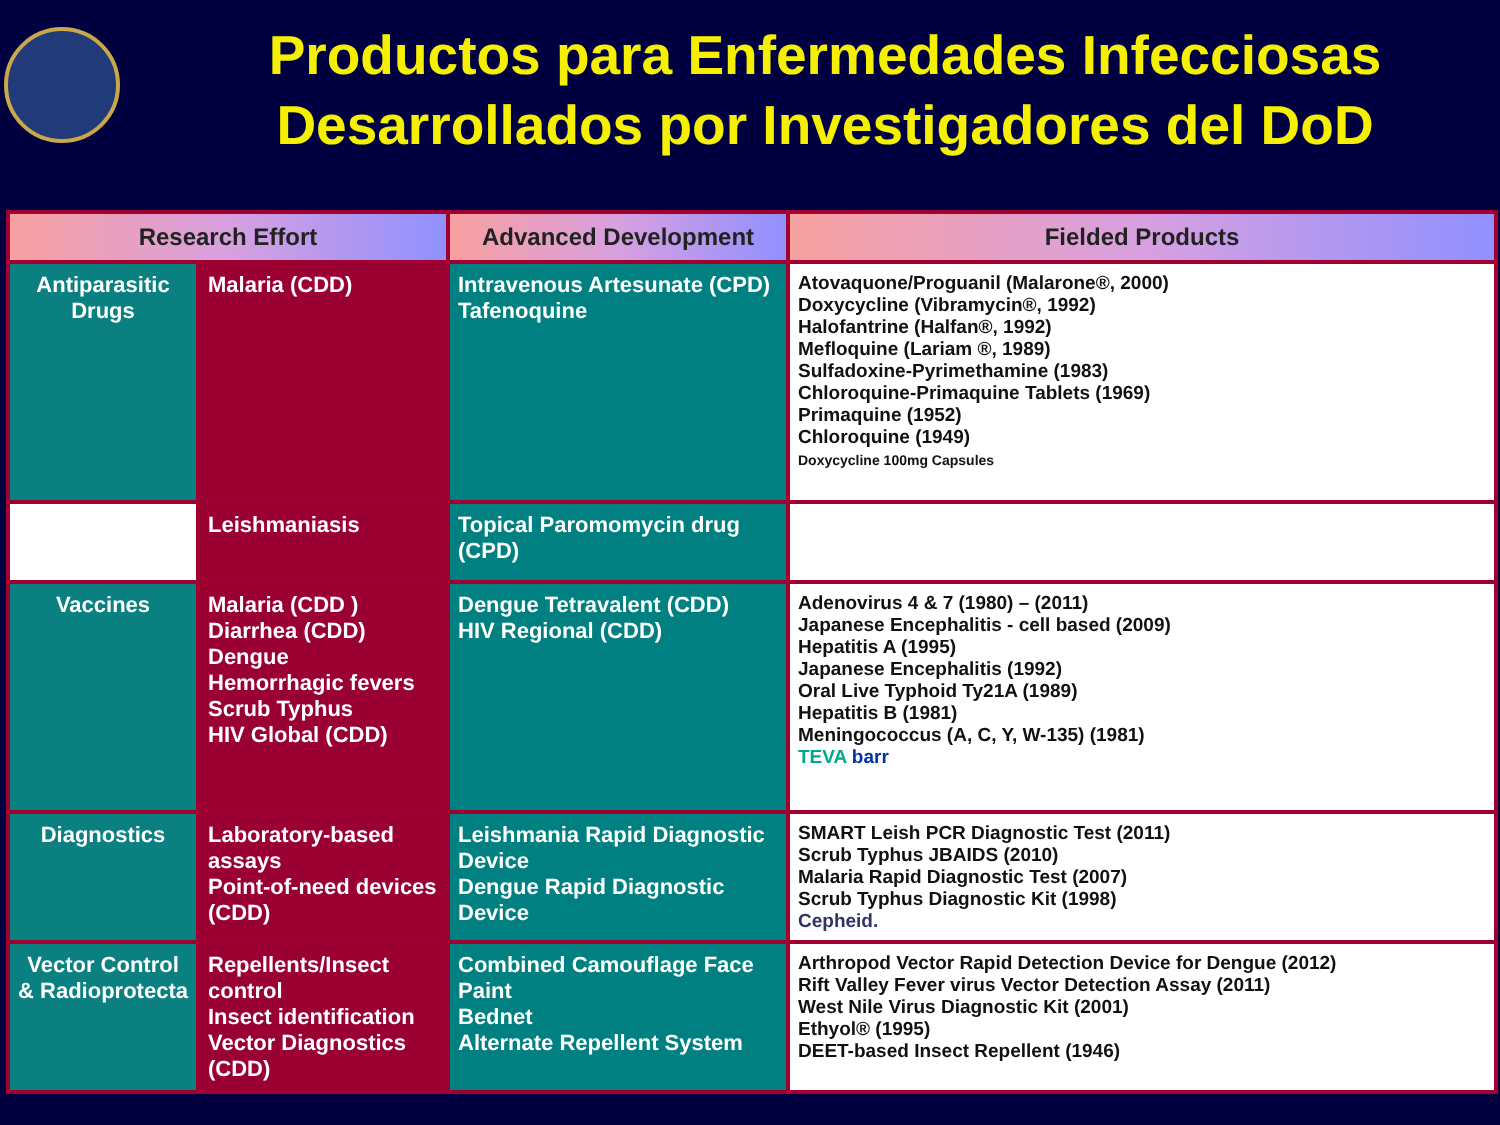Productos para Enfermedades Infecciosas
Desarrollados por Investigadores del DoD
| Research Effort | | Advanced Development | Fielded Products |
| --- | --- | --- | --- |
| Antiparasitic Drugs | Malaria (CDD) | Intravenous Artesunate (CPD) Tafenoquine | Atovaquone/Proguanil (Malarone®, 2000) Doxycycline (Vibramycin®, 1992) Halofantrine (Halfan®, 1992) Mefloquine (Lariam ®, 1989) Sulfadoxine-Pyrimethamine (1983) Chloroquine-Primaquine Tablets (1969) Primaquine (1952) Chloroquine (1949) Doxycycline 100mg Capsules |
| | Leishmaniasis | Topical Paromomycin drug (CPD) | |
| Vaccines | Malaria (CDD ) Diarrhea (CDD) Dengue Hemorrhagic fevers Scrub Typhus HIV Global (CDD) | Dengue Tetravalent (CDD) HIV Regional (CDD) | Adenovirus 4 & 7 (1980) – (2011) Japanese Encephalitis - cell based (2009) Hepatitis A (1995) Japanese Encephalitis (1992) Oral Live Typhoid Ty21A (1989) Hepatitis B (1981) Meningococcus (A, C, Y, W-135) (1981) TEVA barr |
| Diagnostics | Laboratory-based assays Point-of-need devices (CDD) | Leishmania Rapid Diagnostic Device Dengue Rapid Diagnostic Device | SMART Leish PCR Diagnostic Test (2011) Scrub Typhus JBAIDS (2010) Malaria Rapid Diagnostic Test (2007) Scrub Typhus Diagnostic Kit (1998) Cepheid. |
| Vector Control & Radioprotecta | Repellents/Insect control Insect identification Vector Diagnostics (CDD) | Combined Camouflage Face Paint Bednet Alternate Repellent System | Arthropod Vector Rapid Detection Device for Dengue (2012) Rift Valley Fever virus Vector Detection Assay (2011) West Nile Virus Diagnostic Kit (2001) Ethyol® (1995) DEET-based Insect Repellent (1946) |